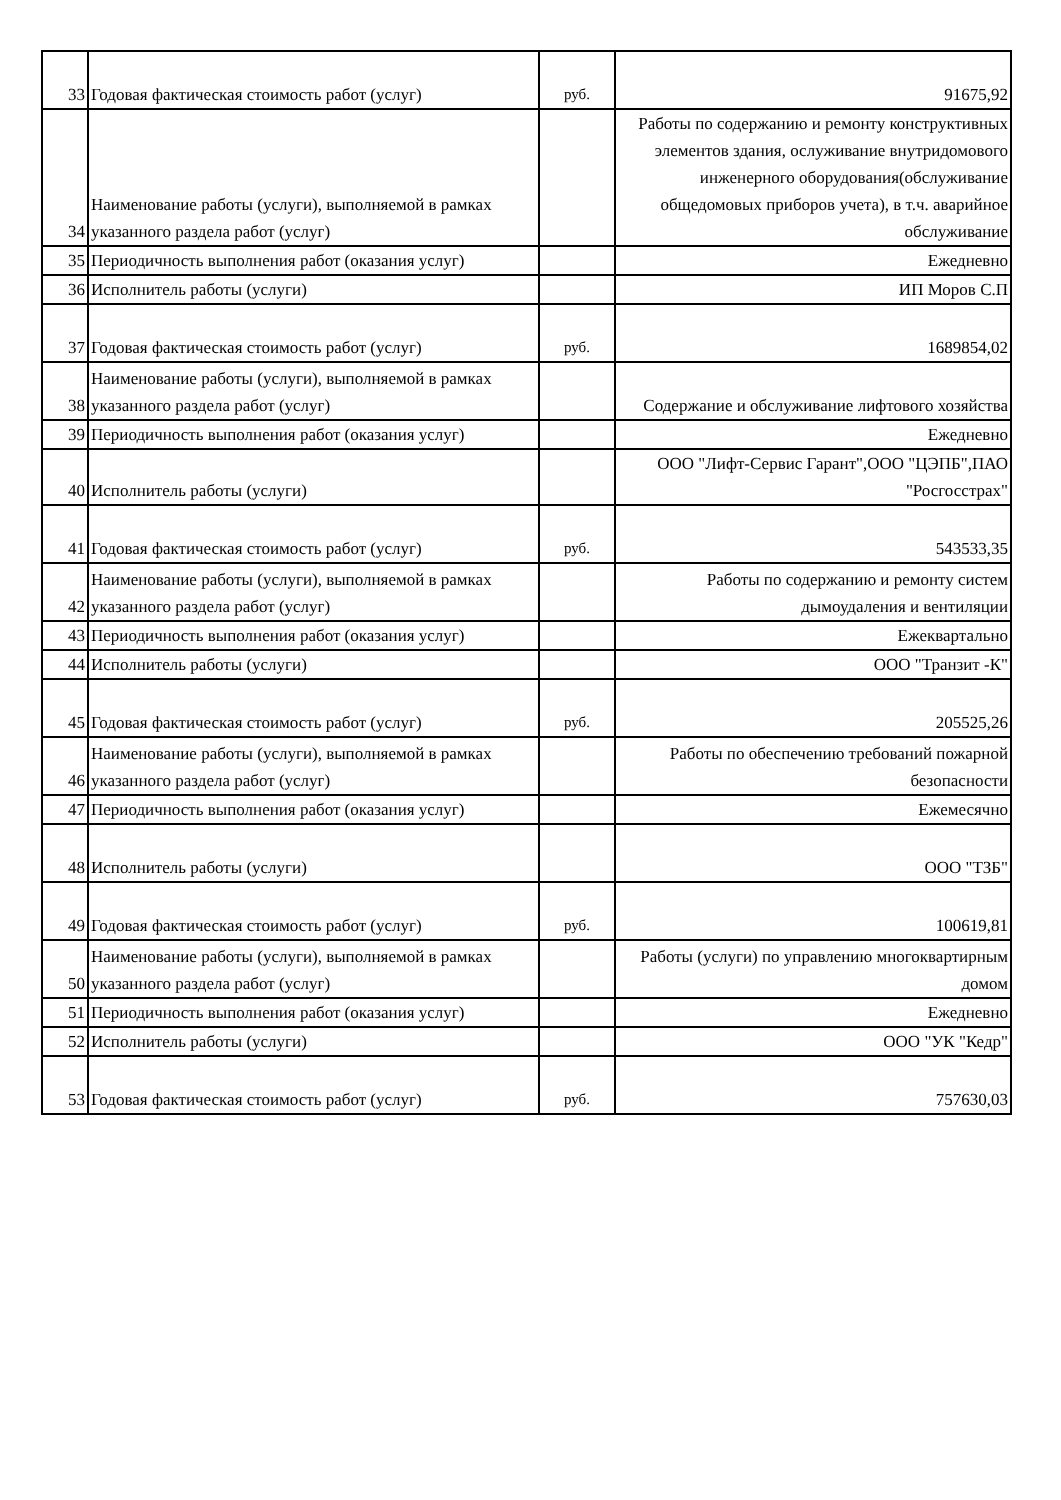| 33 | Годовая фактическая стоимость работ (услуг) | руб. | 91675,92 |
| 34 | Наименование работы (услуги), выполняемой в рамках указанного раздела работ (услуг) | | Работы по содержанию и ремонту конструктивных элементов здания, ослуживание внутридомового инженерного оборудования(обслуживание общедомовых приборов учета), в т.ч. аварийное обслуживание |
| 35 | Периодичность выполнения работ (оказания услуг) | | Ежедневно |
| 36 | Исполнитель работы (услуги) | | ИП Моров С.П |
| 37 | Годовая фактическая стоимость работ (услуг) | руб. | 1689854,02 |
| 38 | Наименование работы (услуги), выполняемой в рамках указанного раздела работ (услуг) | | Содержание и обслуживание лифтового хозяйства |
| 39 | Периодичность выполнения работ (оказания услуг) | | Ежедневно |
| 40 | Исполнитель работы (услуги) | | ООО "Лифт-Сервис Гарант",ООО "ЦЭПБ",ПАО "Росгосстрах" |
| 41 | Годовая фактическая стоимость работ (услуг) | руб. | 543533,35 |
| 42 | Наименование работы (услуги), выполняемой в рамках указанного раздела работ (услуг) | | Работы по содержанию и ремонту систем дымоудаления и вентиляции |
| 43 | Периодичность выполнения работ (оказания услуг) | | Ежеквартально |
| 44 | Исполнитель работы (услуги) | | ООО "Транзит -К" |
| 45 | Годовая фактическая стоимость работ (услуг) | руб. | 205525,26 |
| 46 | Наименование работы (услуги), выполняемой в рамках указанного раздела работ (услуг) | | Работы по обеспечению требований пожарной безопасности |
| 47 | Периодичность выполнения работ (оказания услуг) | | Ежемесячно |
| 48 | Исполнитель работы (услуги) | | ООО "ТЗБ" |
| 49 | Годовая фактическая стоимость работ (услуг) | руб. | 100619,81 |
| 50 | Наименование работы (услуги), выполняемой в рамках указанного раздела работ (услуг) | | Работы (услуги) по управлению многоквартирным домом |
| 51 | Периодичность выполнения работ (оказания услуг) | | Ежедневно |
| 52 | Исполнитель работы (услуги) | | ООО "УК "Кедр" |
| 53 | Годовая фактическая стоимость работ (услуг) | руб. | 757630,03 |